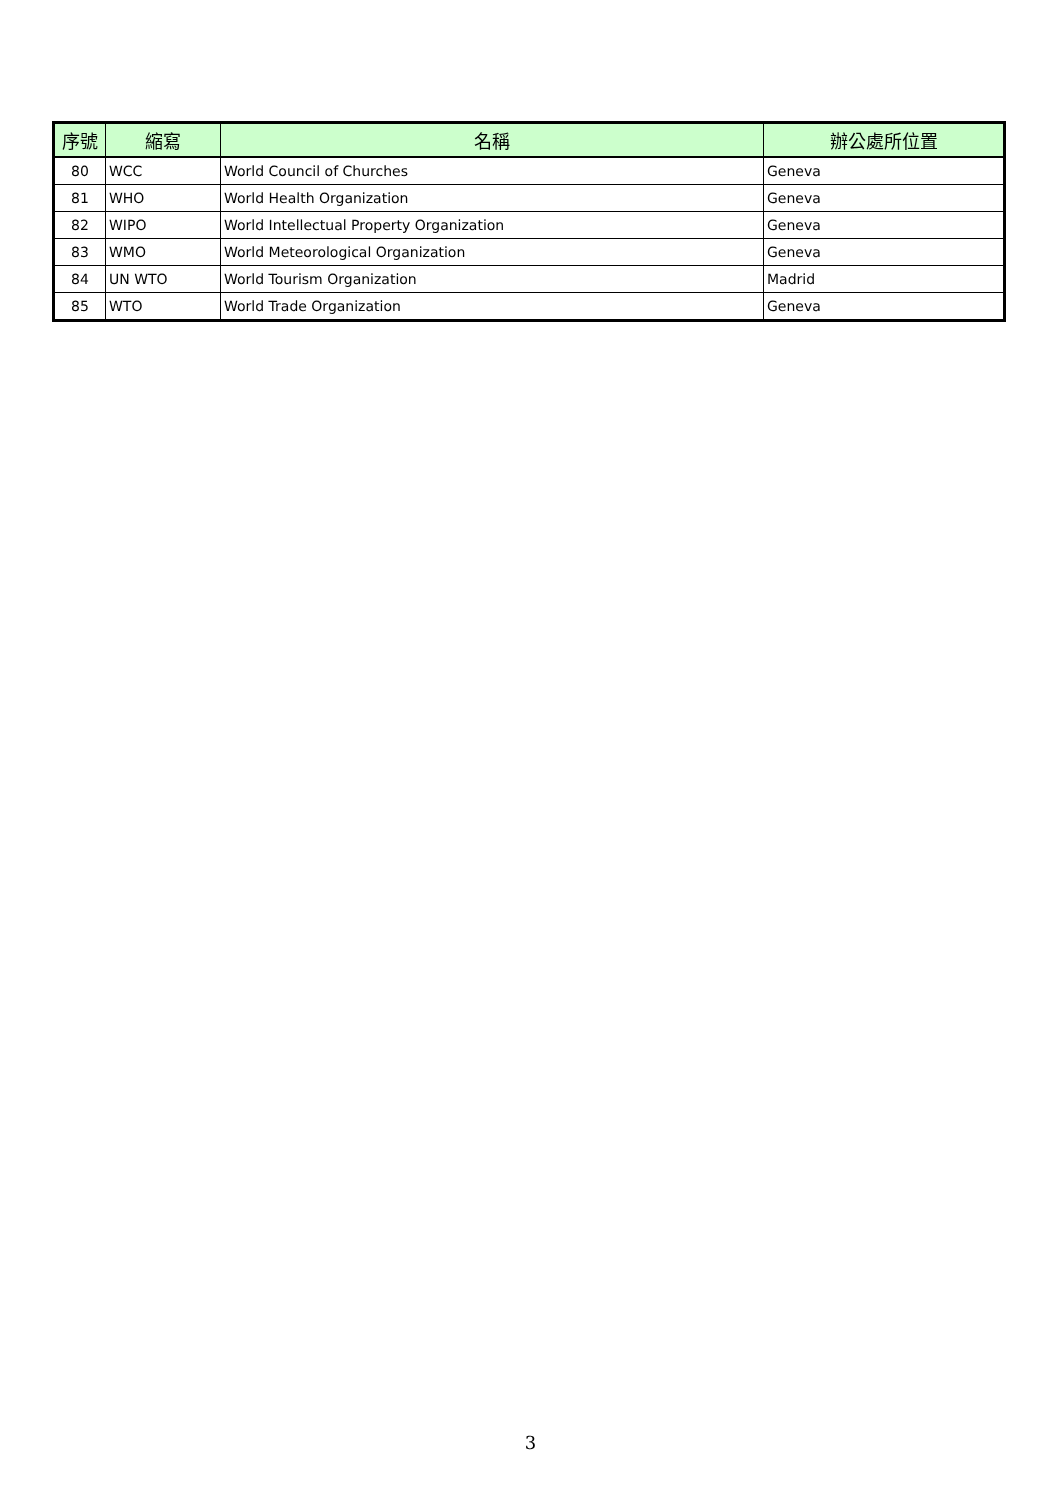| 序號 | 縮寫 | 名稱 | 辦公處所位置 |
| --- | --- | --- | --- |
| 80 | WCC | World Council of Churches | Geneva |
| 81 | WHO | World Health Organization | Geneva |
| 82 | WIPO | World Intellectual Property Organization | Geneva |
| 83 | WMO | World Meteorological Organization | Geneva |
| 84 | UN WTO | World Tourism Organization | Madrid |
| 85 | WTO | World Trade Organization | Geneva |
3